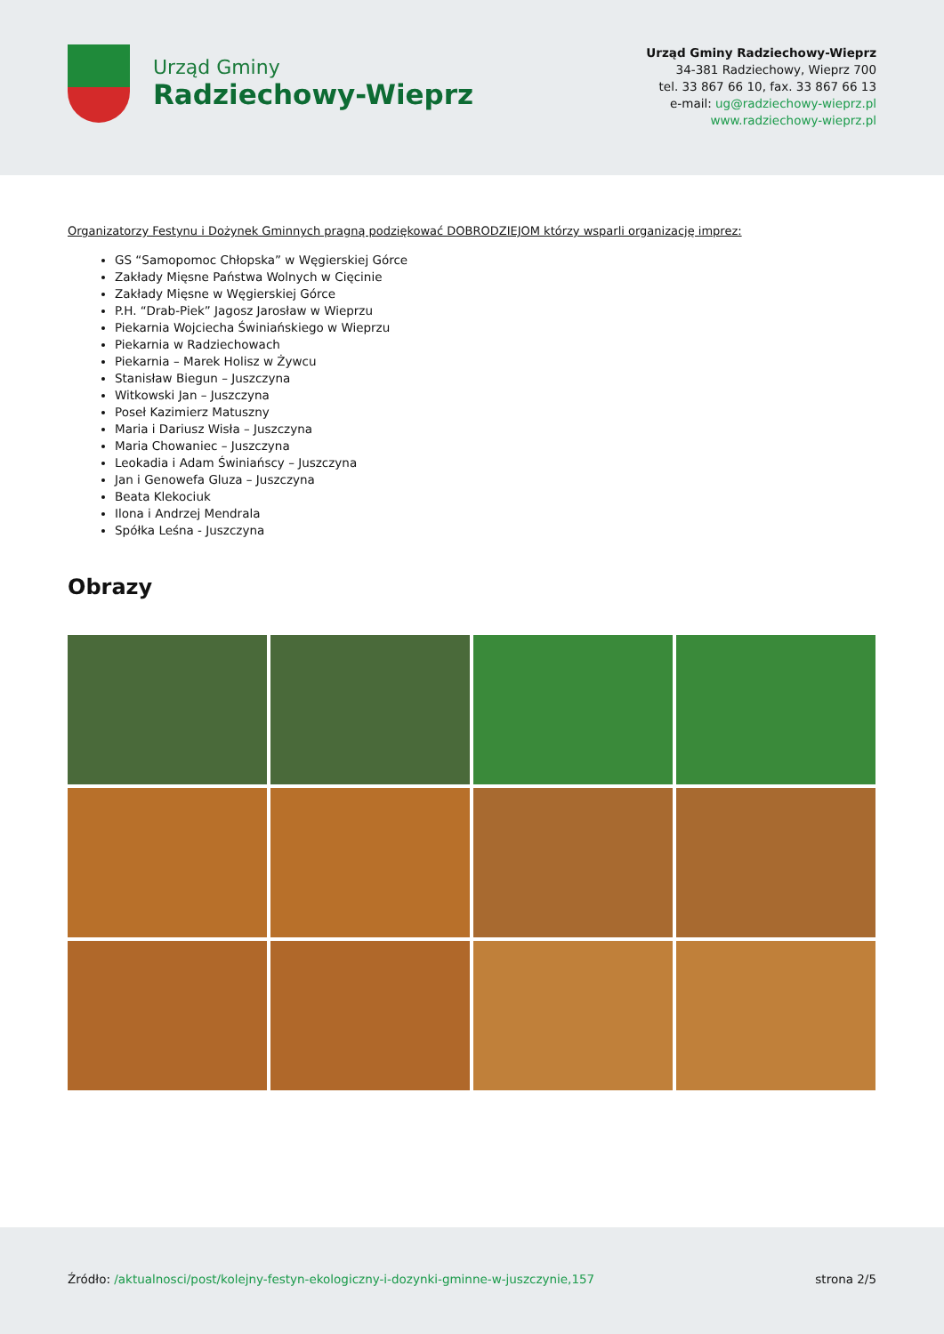Urząd Gminy
Radziechowy-Wieprz
Urząd Gminy Radziechowy-Wieprz
34-381 Radziechowy, Wieprz 700
tel. 33 867 66 10, fax. 33 867 66 13
e-mail: ug@radziechowy-wieprz.pl
www.radziechowy-wieprz.pl
Organizatorzy Festynu i Dożynek Gminnych pragną podziękować DOBRODZIEJOM którzy wsparli organizację imprez:
GS “Samopomoc Chłopska” w Węgierskiej Górce
Zakłady Mięsne Państwa Wolnych w Cięcinie
Zakłady Mięsne w Węgierskiej Górce
P.H. “Drab-Piek” Jagosz Jarosław w Wieprzu
Piekarnia Wojciecha Świniańskiego w Wieprzu
Piekarnia w Radziechowach
Piekarnia – Marek Holisz w Żywcu
Stanisław Biegun – Juszczyna
Witkowski Jan – Juszczyna
Poseł Kazimierz Matuszny
Maria i Dariusz Wisła – Juszczyna
Maria Chowaniec – Juszczyna
Leokadia i Adam Świniańscy – Juszczyna
Jan i Genowefa Gluza – Juszczyna
Beata Klekociuk
Ilona i Andrzej Mendrala
Spółka Leśna - Juszczyna
Obrazy
Źródło: /aktualnosci/post/kolejny-festyn-ekologiczny-i-dozynki-gminne-w-juszczynie,157
strona 2/5